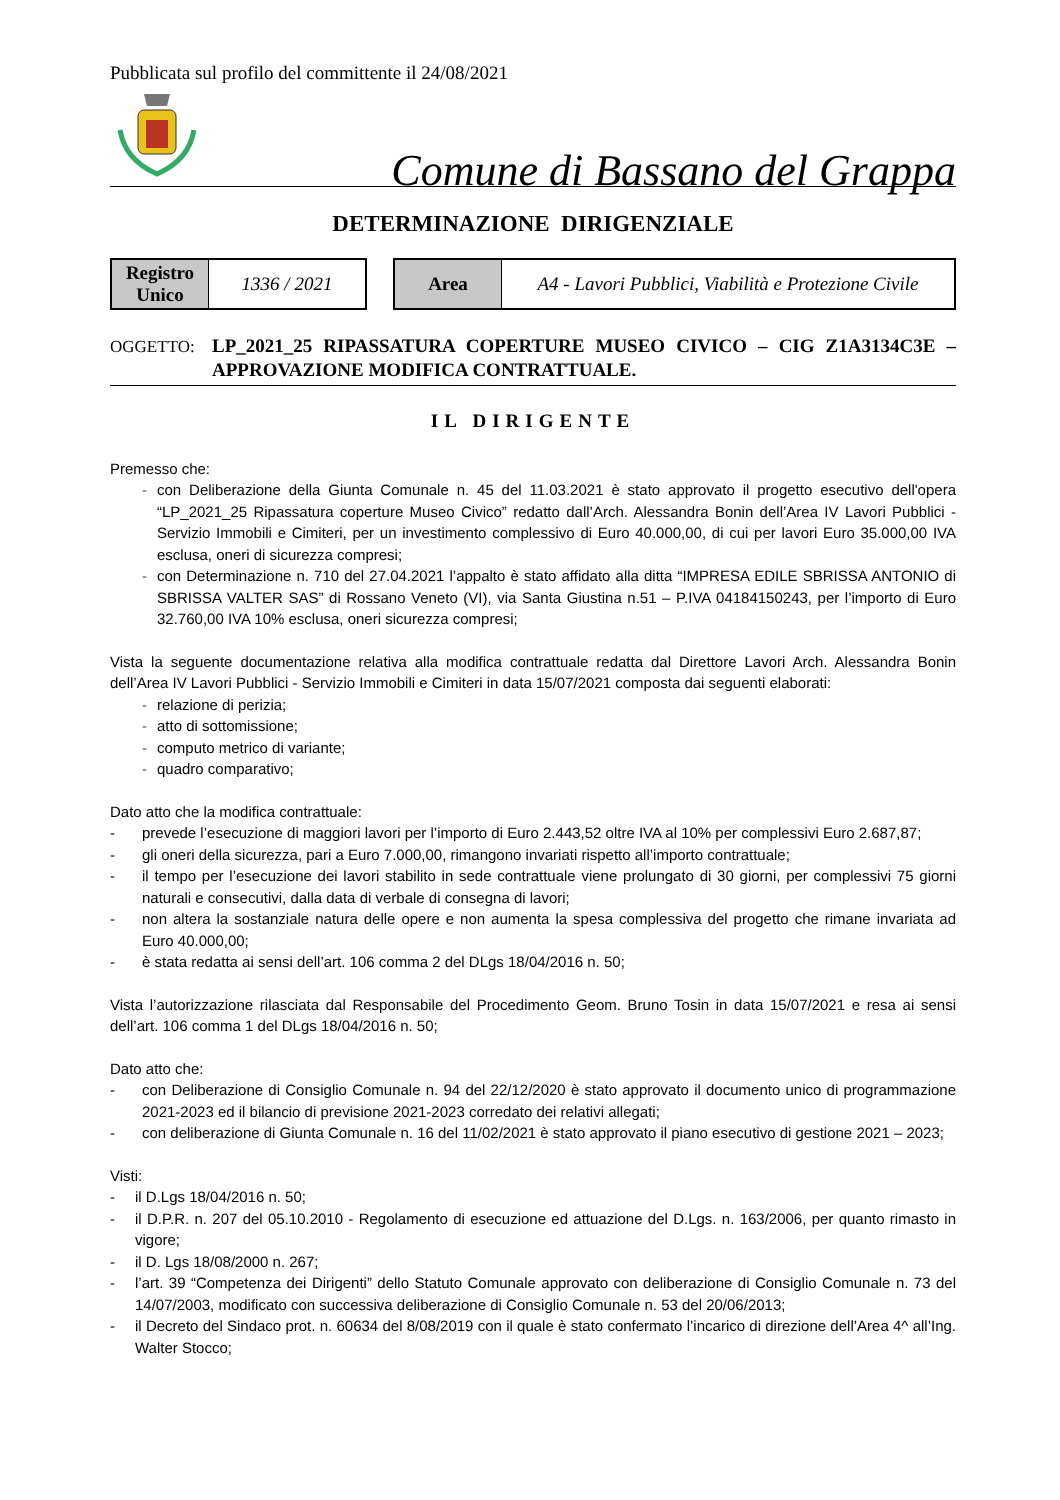Pubblicata sul profilo del committente il 24/08/2021
Comune di Bassano del Grappa
DETERMINAZIONE DIRIGENZIALE
| Registro Unico | 1336 / 2021 |
| Area | A4 - Lavori Pubblici, Viabilità e Protezione Civile |
OGGETTO:
LP_2021_25 RIPASSATURA COPERTURE MUSEO CIVICO – CIG Z1A3134C3E – APPROVAZIONE MODIFICA CONTRATTUALE.
IL DIRIGENTE
Premesso che:
- con Deliberazione della Giunta Comunale n. 45 del 11.03.2021 è stato approvato il progetto esecutivo dell'opera “LP_2021_25 Ripassatura coperture Museo Civico” redatto dall’Arch. Alessandra Bonin dell’Area IV Lavori Pubblici - Servizio Immobili e Cimiteri, per un investimento complessivo di Euro 40.000,00, di cui per lavori Euro 35.000,00 IVA esclusa, oneri di sicurezza compresi;
- con Determinazione n. 710 del 27.04.2021 l’appalto è stato affidato alla ditta “IMPRESA EDILE SBRISSA ANTONIO di SBRISSA VALTER SAS” di Rossano Veneto (VI), via Santa Giustina n.51 – P.IVA 04184150243, per l’importo di Euro 32.760,00 IVA 10% esclusa, oneri sicurezza compresi;
Vista la seguente documentazione relativa alla modifica contrattuale redatta dal Direttore Lavori Arch. Alessandra Bonin dell’Area IV Lavori Pubblici - Servizio Immobili e Cimiteri in data 15/07/2021 composta dai seguenti elaborati:
- relazione di perizia;
- atto di sottomissione;
- computo metrico di variante;
- quadro comparativo;
Dato atto che la modifica contrattuale:
- prevede l’esecuzione di maggiori lavori per l’importo di Euro 2.443,52 oltre IVA al 10% per complessivi Euro 2.687,87;
- gli oneri della sicurezza, pari a Euro 7.000,00, rimangono invariati rispetto all’importo contrattuale;
- il tempo per l’esecuzione dei lavori stabilito in sede contrattuale viene prolungato di 30 giorni, per complessivi 75 giorni naturali e consecutivi, dalla data di verbale di consegna di lavori;
- non altera la sostanziale natura delle opere e non aumenta la spesa complessiva del progetto che rimane invariata ad Euro 40.000,00;
- è stata redatta ai sensi dell’art. 106 comma 2 del DLgs 18/04/2016 n. 50;
Vista l’autorizzazione rilasciata dal Responsabile del Procedimento Geom. Bruno Tosin in data 15/07/2021 e resa ai sensi dell’art. 106 comma 1 del DLgs 18/04/2016 n. 50;
Dato atto che:
- con Deliberazione di Consiglio Comunale n. 94 del 22/12/2020 è stato approvato il documento unico di programmazione 2021-2023 ed il bilancio di previsione 2021-2023 corredato dei relativi allegati;
- con deliberazione di Giunta Comunale n. 16 del 11/02/2021 è stato approvato il piano esecutivo di gestione 2021 – 2023;
Visti:
- il D.Lgs 18/04/2016 n. 50;
- il D.P.R. n. 207 del 05.10.2010 - Regolamento di esecuzione ed attuazione del D.Lgs. n. 163/2006, per quanto rimasto in vigore;
- il D. Lgs 18/08/2000 n. 267;
- l’art. 39 “Competenza dei Dirigenti” dello Statuto Comunale approvato con deliberazione di Consiglio Comunale n. 73 del 14/07/2003, modificato con successiva deliberazione di Consiglio Comunale n. 53 del 20/06/2013;
- il Decreto del Sindaco prot. n. 60634 del 8/08/2019 con il quale è stato confermato l’incarico di direzione dell’Area 4^ all’Ing. Walter Stocco;